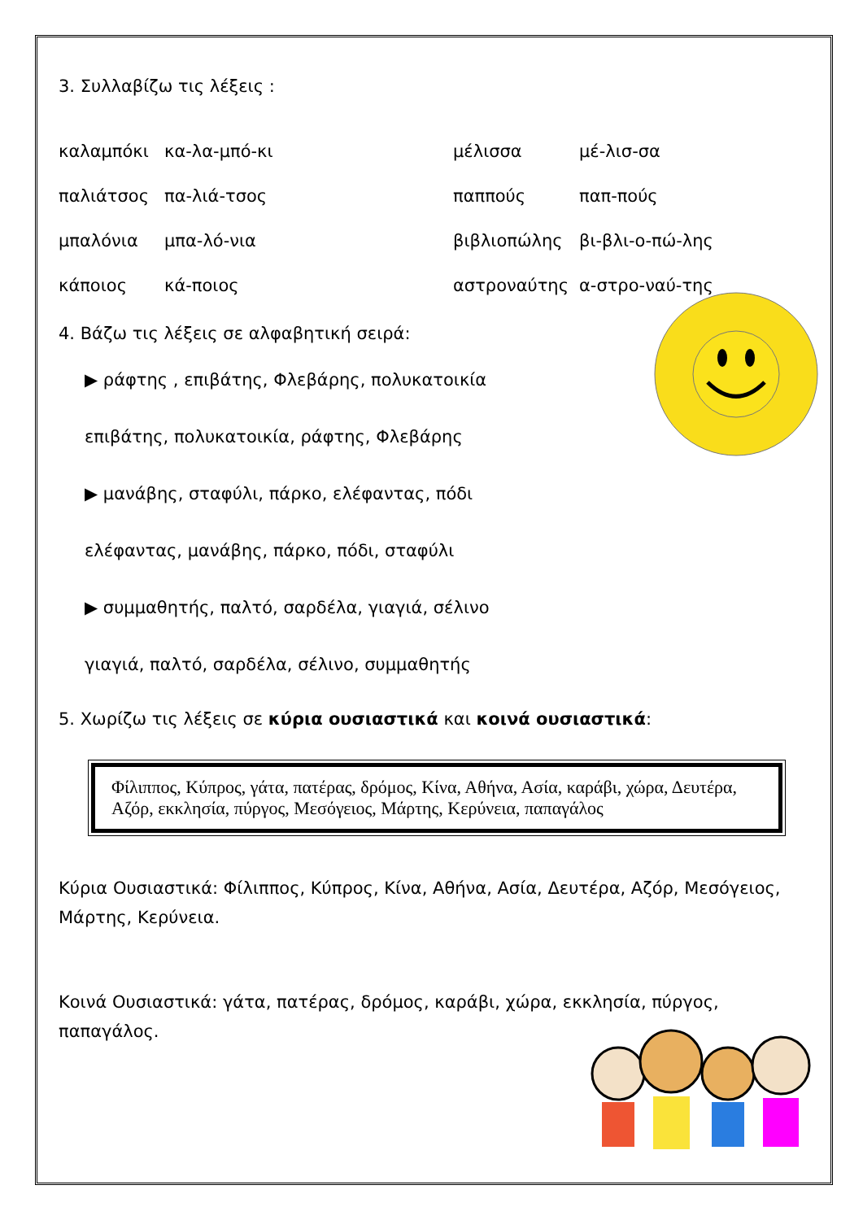3. Συλλαβίζω τις λέξεις :
καλαμπόκι κα-λα-μπό-κι μέλισσα μέ-λισ-σα
παλιάτσος πα-λιά-τσος παππούς παπ-πούς
μπαλόνια μπα-λό-νια βιβλιοπώλης βι-βλι-ο-πώ-λης
κάποιος κά-ποιος αστροναύτης α-στρο-ναύ-της
4. Βάζω τις λέξεις σε αλφαβητική σειρά:
▶ ράφτης , επιβάτης, Φλεβάρης, πολυκατοικία
επιβάτης, πολυκατοικία, ράφτης, Φλεβάρης
▶ μανάβης, σταφύλι, πάρκο, ελέφαντας, πόδι
ελέφαντας, μανάβης, πάρκο, πόδι, σταφύλι
▶ συμμαθητής, παλτό, σαρδέλα, γιαγιά, σέλινο
γιαγιά, παλτό, σαρδέλα, σέλινο, συμμαθητής
5. Χωρίζω τις λέξεις σε κύρια ουσιαστικά και κοινά ουσιαστικά:
Φίλιππος, Κύπρος, γάτα, πατέρας, δρόμος, Κίνα, Αθήνα, Ασία, καράβι, χώρα, Δευτέρα, Αζόρ, εκκλησία, πύργος, Μεσόγειος, Μάρτης, Κερύνεια, παπαγάλος
Κύρια Ουσιαστικά: Φίλιππος, Κύπρος, Κίνα, Αθήνα, Ασία, Δευτέρα, Αζόρ, Μεσόγειος, Μάρτης, Κερύνεια.
Κοινά Ουσιαστικά: γάτα, πατέρας, δρόμος, καράβι, χώρα, εκκλησία, πύργος, παπαγάλος.